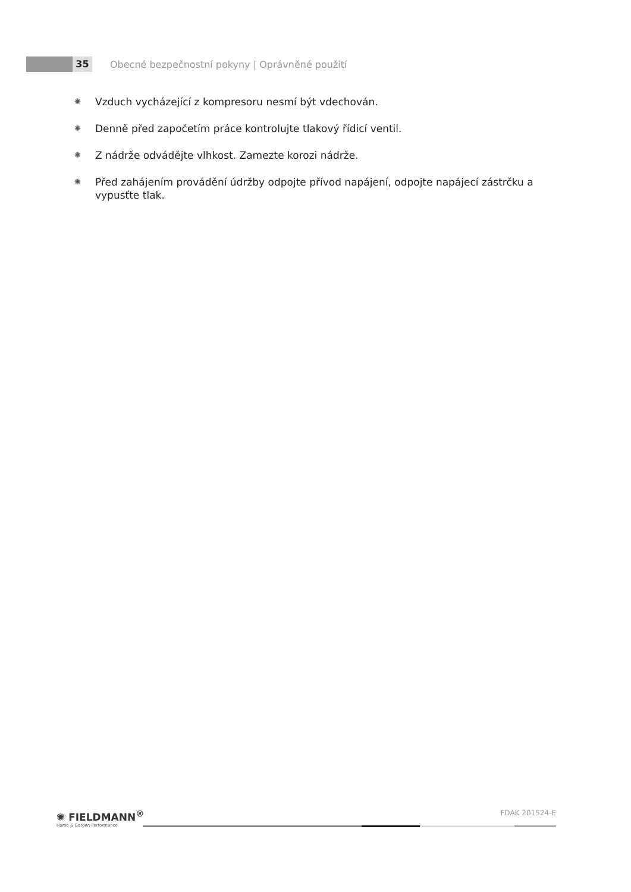35
Obecné bezpečnostní pokyny | Oprávněné použití
✺ Vzduch vycházející z kompresoru nesmí být vdechován.
✺ Denně před započetím práce kontrolujte tlakový řídicí ventil.
✺ Z nádrže odvádějte vlhkost. Zamezte korozi nádrže.
✺ Před zahájením provádění údržby odpojte přívod napájení, odpojte napájecí zástrčku a vypusťte tlak.
✺ FIELDMANN<sup>®</sup>
Home & Garden Performance
FDAK 201524-E